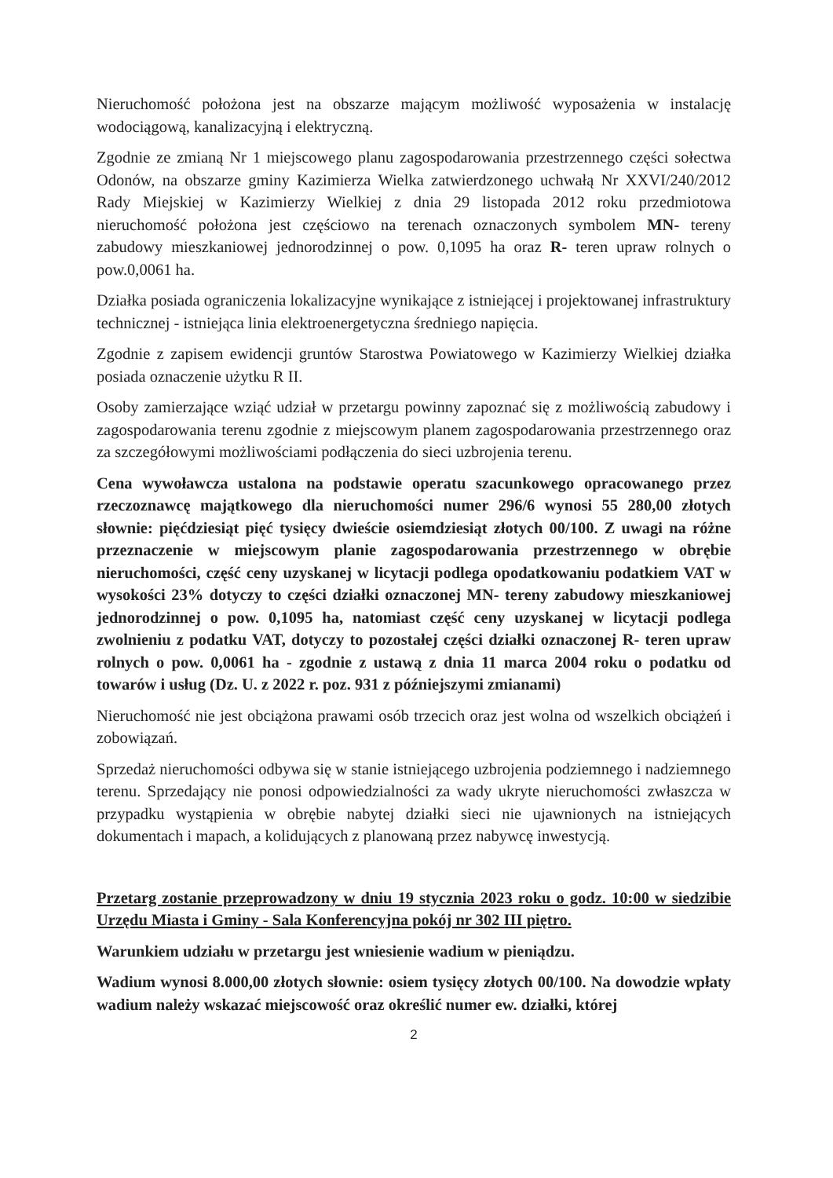Nieruchomość położona jest na obszarze mającym możliwość wyposażenia w instalację wodociągową, kanalizacyjną i elektryczną.
Zgodnie ze zmianą Nr 1 miejscowego planu zagospodarowania przestrzennego części sołectwa Odonów, na obszarze gminy Kazimierza Wielka zatwierdzonego uchwałą Nr XXVI/240/2012 Rady Miejskiej w Kazimierzy Wielkiej z dnia 29 listopada 2012 roku przedmiotowa nieruchomość położona jest częściowo na terenach oznaczonych symbolem MN- tereny zabudowy mieszkaniowej jednorodzinnej o pow. 0,1095 ha oraz R- teren upraw rolnych o pow.0,0061 ha.
Działka posiada ograniczenia lokalizacyjne wynikające z istniejącej i projektowanej infrastruktury technicznej - istniejąca linia elektroenergetyczna średniego napięcia.
Zgodnie z zapisem ewidencji gruntów Starostwa Powiatowego w Kazimierzy Wielkiej działka posiada oznaczenie użytku R II.
Osoby zamierzające wziąć udział w przetargu powinny zapoznać się z możliwością zabudowy i zagospodarowania terenu zgodnie z miejscowym planem zagospodarowania przestrzennego oraz za szczegółowymi możliwościami podłączenia do sieci uzbrojenia terenu.
Cena wywoławcza ustalona na podstawie operatu szacunkowego opracowanego przez rzeczoznawcę majątkowego dla nieruchomości numer 296/6 wynosi 55 280,00 złotych słownie: pięćdziesiąt pięć tysięcy dwieście osiemdziesiąt złotych 00/100. Z uwagi na różne przeznaczenie w miejscowym planie zagospodarowania przestrzennego w obrębie nieruchomości, część ceny uzyskanej w licytacji podlega opodatkowaniu podatkiem VAT w wysokości 23% dotyczy to części działki oznaczonej MN- tereny zabudowy mieszkaniowej jednorodzinnej o pow. 0,1095 ha, natomiast część ceny uzyskanej w licytacji podlega zwolnieniu z podatku VAT, dotyczy to pozostałej części działki oznaczonej R- teren upraw rolnych o pow. 0,0061 ha - zgodnie z ustawą z dnia 11 marca 2004 roku o podatku od towarów i usług (Dz. U. z 2022 r. poz. 931 z późniejszymi zmianami)
Nieruchomość nie jest obciążona prawami osób trzecich oraz jest wolna od wszelkich obciążeń i zobowiązań.
Sprzedaż nieruchomości odbywa się w stanie istniejącego uzbrojenia podziemnego i nadziemnego terenu. Sprzedający nie ponosi odpowiedzialności za wady ukryte nieruchomości zwłaszcza w przypadku wystąpienia w obrębie nabytej działki sieci nie ujawnionych na istniejących dokumentach i mapach, a kolidujących z planowaną przez nabywcę inwestycją.
Przetarg zostanie przeprowadzony w dniu 19 stycznia 2023 roku o godz. 10:00 w siedzibie Urzędu Miasta i Gminy - Sala Konferencyjna pokój nr 302 III piętro.
Warunkiem udziału w przetargu jest wniesienie wadium w pieniądzu.
Wadium wynosi 8.000,00 złotych słownie: osiem tysięcy złotych 00/100. Na dowodzie wpłaty wadium należy wskazać miejscowość oraz określić numer ew. działki, której
2